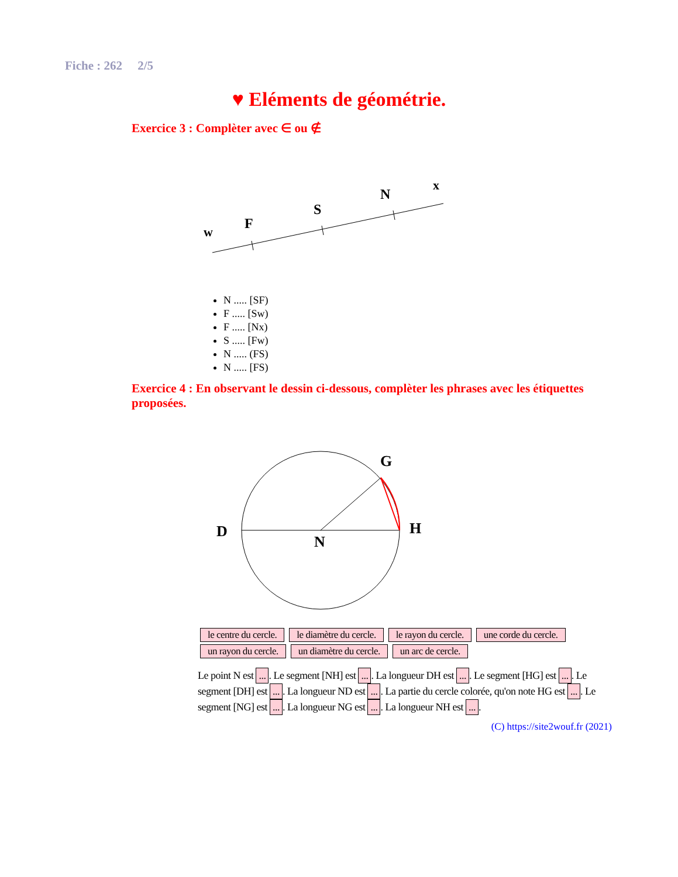Fiche : 262 2/5
♥ Eléments de géométrie.
Exercice 3 : Complèter avec ∈ ou ∉
w
F
S
N
x
N ..... [SF)
F ..... [Sw)
F ..... [Nx)
S ..... [Fw)
N ..... (FS)
N ..... [FS)
Exercice 4 : En observant le dessin ci-dessous, complèter les phrases avec les étiquettes proposées.
D
N
G
H
le centre du cercle. le diamètre du cercle. le rayon du cercle. une corde du cercle. un rayon du cercle. un diamètre du cercle. un arc de cercle.
Le point N est .... Le segment [NH] est .... La longueur DH est .... Le segment [HG] est .... Le segment [DH] est .... La longueur ND est .... La partie du cercle colorée, qu'on note HG est .... Le segment [NG] est .... La longueur NG est .... La longueur NH est ....
(C) https://site2wouf.fr (2021)